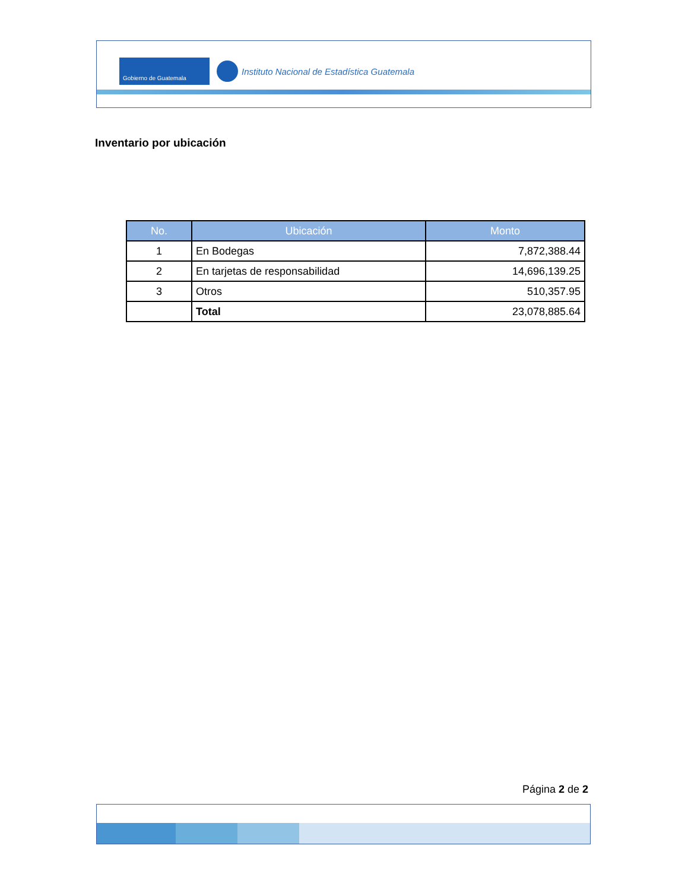Gobierno de Guatemala
Instituto Nacional de Estadística Guatemala
Inventario por ubicación
| No. | Ubicación | Monto |
| --- | --- | --- |
| 1 | En Bodegas | 7,872,388.44 |
| 2 | En tarjetas de responsabilidad | 14,696,139.25 |
| 3 | Otros | 510,357.95 |
| | Total | 23,078,885.64 |
Página 2 de 2